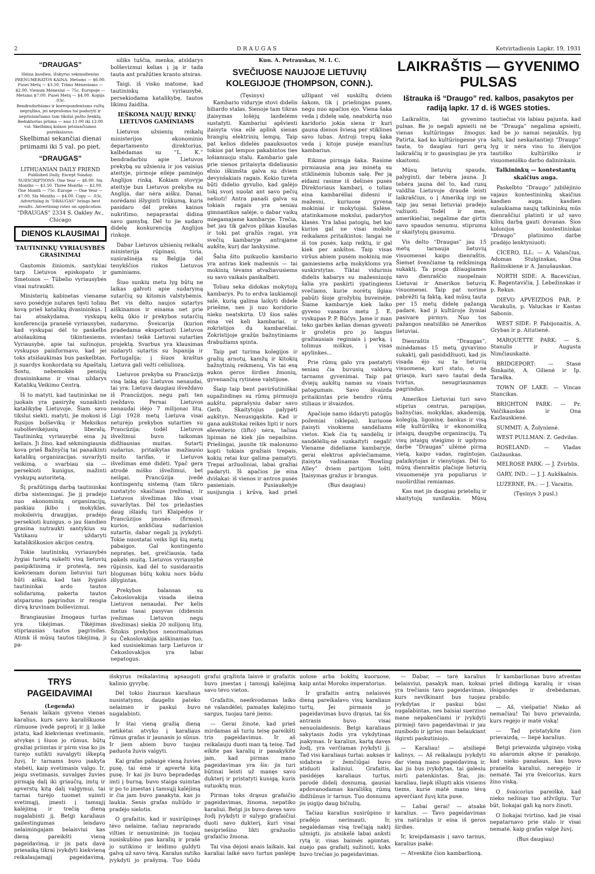2 D R A U G A S Ketvirtadienis Lapkr. 19, 1931
“DRAUGAS”
Išeina kasdien, išskyrus sekmadienius
PRENUMERATOS KAINA: Metams — $6.00. Pusei Metų — $3.50. Trims Mėnesiams — $2.00. Vienam Mėnesiui — 75c. Europoje — Metams $7.00. Pusei Metų — $4.00. Kopija .03c.
Bendradarbiams ir korespondentams raštų negrąžina, jei neprašoma tai padaryti ir neprisiunčiama tam tikslui pašto ženklų.
Redaktorius priima — nuo 11:00 iki 12:00 val. Skelbimų kainos prisiunčiamos pareikalavus.
Skelbimai sekančiai dienai priimami iki 5 val. po piet.
“DRAUGAS”
LITHUANIAN DAILY FRIEND
Published Daily, Except Sunday.
SUBSCRIPTIONS: One Year — $6.00. Six Months — $3.50. Three Months — $2.00. One Month — 75c. Europe — One Year — $7.00. Six Months — $4.00. Copy — .03c.
Advertising in “DRAUGAS” brings best results. Advertising rates on application.
“DRAUGAS” 2334 S. Oakley Av., Chicago
DIENOS KLAUSIMAI
TAUTININKŲ VYRIAUSYBĖS GRASINIMAI
Gautomis žiniomis, santykiai tarp Lietuvos episkopato ir Smetonos — Tūbelio vyriausybės visai nutraukti.
Ministerių kabinetas viename savo posėdyje nutaręs tęsti toliau kovą prieš katalikų dvasininkus. Į tai atsakydama, vyskupų konferencija pranešė vyriausybei, kad vyskupai dėl to paskelbs atsišaukimą tikintiesiems. Vyriausybė, apie tai sužinojus, vyskupus painformavo, kad jei toks atsišaukimas bus paskelbtas, ji suardys konkordatą su Apaštalų Sostu, nebemokės pensijų dvasininkams ir visai uždarys Katalikų Veikimo Centrą.
Iš to matyti, kad tautininkai ne juokais yra pasiryžę sunaikinti katalikybę Lietuvoje. Šiam savo tikslui siekti, matyti, jie mokosi iš Rusijos bolševikų ir Meksikos subolševikėjusių liberalų. Tautininkų vyriausybė eina jų keliais. Ji žino, kad sėkmingiausia kova prieš Bažnyčią tai panaikinti katalikų organizacijas, suvaržyti veikimą, o svarbiau sia — persekioti kunigus, mažinti vyskupų autoritetą.
Šį pražūtingą darbą tautininkai dirba sistemingai. Jie jį pradėjo nuo ekonominių organizacijų, paskiau įkibo į mokyklas, moksleivių draugijas, pradėjo persekioti kunigus, o jau šiandien grasina nutraukti santykius su Vatikanu ir uždaryti katalikiškosios akcijos centrą.
Tokie tautininkų vyriausybės žygiai turėtų sukelti visų lietuvių pasipiktinimą ir protestą, nes kiekvienam doram lietuviui turi būti aišku, kad tais žygiais tautininkai ardo tautos solidarumą, pakerta tautos atsparumo pagrindus ir rengia dirvą kruvinam bolševizmui.
Brangiausias žmogaus turtas yra tikėjimas. Tikėjimas stipriausias tautos pagrindas. Atimk iš mūsų tautos tikėjimą, ji pa-
siliks tuščia, menka, atsidarys bolševizmui kelias į ją ir tada tauta ant pražūties kranto atsiras.
Taigi, iš visko matome, kad tautininkų vyriausybė, persekiodama katalikybę, tautos likimu žaidžia.
IEŠKOMA NAUJŲ RINKŲ LIETUVOS GAMINIAMS
Lietuvos užsienių reikalų ministerijos ekonominio departamento direktorius, kalbėdamas su “L. K.” bendradarbiu apie Lietuvos prekybą su užsieniu ir jos vaisius ateityje, pirmoje eilėje paminėjo Anglijos rinką. Kokiam stovyje ateityje bus Lietuvos prekyba su Anglija, dar nėra aišku. Danai, norėdami išlyginti trūkumą, kuris pasidaro dėl prekės kainos nukritimo, nepaprastai didina savo gamybą. Dėl to jie sudaro didelę konkurenciją Anglijos rinkoje.
Dabar Lietuvos užsienių reikalų ministerija rūpinasi, tiria, susirašinėja su Belgija dėl tenykščios rinkos Lietuvos gaminiams.
Šiuo sunkiu metu lyg būtų ne laikas galvoti apie sudarymą sutarčių su kitomis valstybėmis. Bet vis dėlto naujos sutartys aiškinamos ir einama net prie kelių ūkio ir prekybos sutarčių sudarymo. Šveicarija (kurion pradedama eksportuoti Lietuvos sviestas) teikė Lietuvai sutarties projektą. Svarbus yra klausimas sudaryti sutartis su Ispanija ir Portugalija; į šiuos kraštus Lietuva gali vežti celiuliozą.
Lietuvos prekyba su Prancūzija visą laiką ėjo Lietuvos nenaudai, tai yra: Lietuva daugiau išveždavo iš Prancūzijos, negu pati ten įveždavo. Pernai Lietuvos nenaudai išėjo 7 milijonai litų. Ligi 1928 metų Lietuva visai neturėjo prekybos sutarties su Prancūzija; todėl Lietuvos išvežimui buvo taikomas didžiausias muitas. Sutartį sudarius, pritaikytas mažiausio muito tarifas, ir Lietuvos išvežimas ėmė didėti. Ypač gera atrodė miško išvežimui, bet neilgai. Prancūzija įvedė kontingentų sistemą (tam tikro nustatyto skaičiaus įvežimą), ir Lietuvos išvežimas liko visai suvaržytas. Dėl tos priežasties daug išlaidų turi Klaipėdos ir Prancūzijos įmonės (firmos), kurios, ankščiau sudariusios sutartis, dabar negali jų įvykdyti. Tokie nuostatai veiks ligi šių metų pabaigos. Gal kontingento nepratęs, bet, greičiausia, tada pakels muitą. Lietuvos vyriausybė rūpinsis, kad dėl to susidarantis blogumas būtų kokiu nors būdu išlygintas.
Prekybos balansas su Čekoslovakija visada išeina Lietuvos nenaudai. Per kelis metus tasai pasyvas (didesnis įvežimas Lietuvon negu išvežimas) siekia 20 milijonų litų. Šitokis prekybos nenormalumas su Čekoslovakija aiškinamas tuo, kad susisiekimas tarp Lietuvos ir Čekoslovakijos yra labai nepatogus.
Kun. A. Petrauskas, M. I. C.
SVEČIUOSE NAUJOJE LIETUVIŲ KOLEGIJOJE (THOMPSON, CONN.).
(Tęsinys)
Kambario viduryje stovi didelis biliardo stalas. Sienoje tam tikras įtaisymas lošėjų lazdelėms sustatyti. Kambariui apšviesti įtaisyta visa eilė aplink sienas brangių elektrinių lempų. Taip pat kelios didelės paauksuotos tokios pat lempos pakabintos ties lošiamuoju stalu. Kambario gale prie sienos pritaisyta dideliausio elnio iškimšta galva su dviem devynšakiais ragais. Kokio turėta būti didelio gyvulio, kad galėjo tokį svorį nuolat ant savo pečių nešioti! Antra panaši galva su tokiais ragais yra seniau gimnastikos salėje, o dabar vaikų miegamajame kambaryje. Trečia, bet jau tik galvos plikas kiaušas ir toki pat gražūs ragai, yra svečių kambaryje antrąjame aukšte, kurį dar lankysime.
Šalia šito puikuolio kambario yra antras kiek mažesnis — tai mokinių tėvams atvažiavusiems su savo vaikais pasikalbėti.
Toliau seka didokas mokytojų kambarys. Po to erdva laukiamoji salė, kurią galima laikyti didele priešme, nes ji nuo koridorio nieku neatskirta. Už šios salės eina vėl keli kambariai, ir zokristijos du kambarėliai. Zokristijoje gražūs bažnytiniams drabužiams spinta.
Taip pat turima kolegijos ir gražių arnotų, kamžų ir kitokių bažnytinių reikmenų. Vis tai esą aukos geros širdies žmonių, gyvenančių rytinėse valstijose.
Šiaip taip bent paviršutiniškai supažindinęs su rūmų pirmuoju aukštu, paprašysiu dabar savo Gerb. Skaitytojus palypėti aukštyn. Nenusigąskite. Kad ir gana aukštokai reikės lipti ir nors eleveiterio (lifto) nėra, tačiau lipimas nė kiek jūs nepailsins. Priešingai, jausite tik malonumo kopti tokiais gražiais trepais, kokių retai kur galima pamatyti. Trepai aržuoliniai, labai gražiai padaryti. Iš apačios jie eina dvišakai: iš vienos ir antros pusės pasieniais. Pusiaukelyje susijungia į krūvą, kad prieš užlipant vėl suskiltų dviem šakom, tik į priešingas puses, negu nuo apačios ėjo. Viena šaka veda į didelę salę, neatskirtą nuo karidorio jokia siena ir kuri gauna dienos šviesą per stiklines savo lubas. Antroji trepų šaka veda į kitoje pusėje esančius kambarius.
Eikime pirmąja šaka. Rasime pirmiausia aną jau minėtą su stiklinėmis lubomis salę. Per ją eidami rasime iš dešinės pusės Direktoriaus kambarį, o toliau eina kambarėliai didesni ir mažesni, kuriuose gyvena mokiniai ir mokytojai. Salėse, atatinkamose mokslui, padarytos klasės. Yra labai patogių, bet kai kurios gal ne visai mokslo reikalams pritaikintos: langai ne iš tos pusės, kaip reiktų, ir gal kiek per ankštos. Taip visas viršus abiem pusėm mokinių mie gamiesiems arba mokykloms yra suskirstytas. Tiktai vidurinis didelis kabarys su mažesniuoju šalia yra paskirti ypatingiems svečiams, kurie norėtų ilgiau pabūti šioje grožybių buveinėje. Šiame kambaryje kiek laiko gyveno vasaros metu J. E. vyskupas P. P. Būčys. Jame ir man teko garbės kelias dienas gyventi ir grožėtis pro jo langus gražiausiais reginiais į parką, į tolimus miškus, į visas apylinkes...
Prie rūmų galo yra pastatyti seniau čia buvusių valdovų tarnams gyvenimai. Taip pat dviejų aukštų namas su visais patogumais. Savo išvaizda pritaikintas prie bendro rūmų stiliaus ir išvaizdos.
Apačioje namo išdaryti patogūs požemiai (sklepai), kuriuose įtaisyti visokiems sandėliams vietos. Kiek čia tų sandėlių ir sandėlėlių-nė suskaityti negali! Viename dideliame kambaryje, gerai elektros apšviečiamame, įtaisyta vadinamas “Bowling Alley” dviem partijom lošti. Įtaisymas gražus ir brangus.
(Bus daugiau)
LAIKRAŠTIS — GYVENIMO PULSAS
Ištrauka iš “Draugo” red. kalbos, pasakytos per radiją lapkr. 17 d. iš WGES stoties.
Laikraštis, tai gyvenimo pulsas. Be jo negali apsieiti nė vienas kultūringas žmogus. Patirta, kad ko kultūringesnė yra tauta, to daugiau turi gerų laikraščių ir to gausingiau jie yra skaitomi.
Mūsų lietuvių spauda, palyginti, dar tebėra jauna. Ji tebėra jauna dėl to, kad rusų valdžia Lietuvoje draudė leisti laikraščius, o į Ameriką irgi ne taip jau senai lietuviai pradėjo važiuoti. Todėl ir mes, amerikiečiai, negalime dar girtis savo spaudos senumu, stiprumu ir skaitytojų gausumu.
Vis dėlto “Draugas” jau 15 metų tarnauja lietuvių visuomenei kaipo dienraštis. Šiemet švenčiame tą reikšmingą sukaktį. Ta proga džiaugiamės savo dienraščio nuopelnais Lietuvai ir Amerikos lietuvių visuomenei. Taip pat norime pabrėžti tą faktą, kad mūsų tauta per 15 metų didelę pažangą padarė, kad ji kultūroje žymiai pasivarė pirmyn. Nuo tos pažangos neatsiliko nė Amerikos lietuviai.
Dienraštis “Draugas”, minėdamas 15 metų gyvavimo sukaktį, gali pasididžiuoti, kad jis visada ėjo su ta lietuvių visuomene, kuri stato, o ne griauja, kuri savo tautai deda tvirtus, nesugriaunamus pagrindus.
Amerikos Lietuviai turi savo stiprius centrus, parapijas, bažnyčias, mokyklas, akademiją, kolegiją, ligoninę, bankus ir visą eilę kultūriškų ir ekonomiškų įstaigų, daugybę organizacijų. Tų visų įstaigų steigimo ir ugdymo darbe “Draugas” užėmė pirmą vietą, kaipo vadas, ragintojas, palaikytojas ir vienytojas. Dėl to mūsų dienraštis plačioje lietuvių visuomenėje yra populiarus ir nuoširdžiai remiamas.
Kas met jis daugiau prietelių ir skaitytojų susilaukia. Mūsų tautiečiai vis labiau pajunta, kad be “Drauga” negalima apsieiti, kad be jo namai nejaukūs, lyg šalti, kad neskaitantieji “Draugo” lyg ir nėra viso to išeivijos tautiško kultūriško ir visuomeniško darbo dalininkais.
Talkininkų — kontestantų skaičius auga.
Paskelbto “Draugo” jubilėjinio vajaus kontestininkų skaičius kasdien auga; kasdien sulaukiama naujų talkininkų mūs dienraščiui platinti ir už savo kilnų darbą gauti dovanas. Šios kolonijos kontestininkai “Draugo” platinimo darbe pradėjo lenktyniuoti:
CICERO, ILL: — A. Valančius, Adomas Stulginskas, Ona Rašinskienė ir A. Janušauskas.
NORTH SIDE: A. Bacevičius, K. Bagentavičia, J. Lebežinskas ir p. Rekus.
DIEVO APVEIZDOS PAR. P. Varakulis, p. Valuckas ir Kastas Sabonis.
WEST SIDE: P. Fabijonaitis, A. Grybas ir p. Aitutienė.
MARQUETTE PARK: — S. Stanulis ir Augusta Nimčiauskaitė.
BRIDGEPORT: — Stasė Šimkaitė, A. Gilienė ir Ip. Taraška.
TOWN OF LAKE: — Vincas Stancikas.
BRIGHTON PARK: — Pr. Vaičikauskas ir Ona Kazlauskienė.
SUMMIT: A. Žolynienė.
WEST PULLMAN: Z. Gedvilas.
ROSELAND: — Vladas Gaižauskas.
MELROSE PARK: — J. Zvirblis.
GARY, IND.: — J. J. Aukškalnis.
LUZERNE, PA.: — J. Varaitis.
(Tęsinys 3 pusl.)
TRYS PAGEIDAVIMAI
(Legenda)
Senais laikais gyveno vienas karalius, kurs savo karališkuose rūmuose įvedė paprotį ir jį laikė įstatu, kad kiekvienas svetimasis, atvykęs į šiuos jo rūmus, būtų gražiai priimtas ir pirm visa ko jis turėjo sutikti suvalgyti iškeptą žuvį. Ir tarnams buvo įsakyta stebėti, kaip svetimasis valgo. Ir, jeigu svetimasis, suvalgęs žuvies pirmąją dalį iki griaučių, imtų ir apverstų kitą dalį valgymui, tai tarnai turėjo tuomet suimti svetimąjį, įmesti į tamsųjį kalėjimą ir trečią dieną nugalabinti jį. Betgi karaliaus gailestingumas leisdavo nelaimingajam belaisviui kas dieną pareikšti vieną pageidavimą, ir jis pats davė priesaiką tikrai įvykdyti kiekvieną reikalaujamąjį pageidavimą, išskyrus reikalavimą apsaugoti kalinio gyvybę.
Dėl tokio žiauraus karaliaus nusistatymo, daugelis pateko nelaimėn ir paskui buvo nugalabinti.
Ir štai vieną gražią dieną netikėtai atvyko į karaliaus rūmus grafas ir jaunasis jo sūnus. Ir jiem abiem buvo tuojau paduota žuvis valgyti.
Kai grafas pabaigė vieną žuvies pusę, tai ėmė ir apvertė kitą pusę. Ir kai jis buvo bepradedąs imti į burną, buvo staiga suimtas ir po to įmestas į tamsųjį kalėjimą ir čia jam buvo pasakyta, kas jo laukia. Senis grafas nuliūdo ir pradėjo sielotis.
O grafaitis, kad ir susirūpinęs tėvo nelaime, tačiau neprarado vilties ir nenusiminė; jis tuojau nusiskubino pas karalių ir prašė jo sutikimo ir leidimo guldyti galvą už savo tėvą. Karalus sutiko įvykdyti jo prašymą. Tuo būdu grafui grąžinta laisvė ir grafaitis buvo įmestas į tamsųjį kalėjimą savo tėvo vieton.
Grafaitis, neeikvodamas laiko nė valandėlei, pamatęs kalėjimo sargus, tuojau tarė jiems:
— Gerai žinote, kad prieš mirdamas aš turiu teisę pareikšti tris pageidavimus. Ir aš reikalauju duoti man tą teisę. Tad eikite pas karalių ir pasakykite jam, kad pirmas mano pageidavimas yra šis: jis turi būtinai leisti už manęs savo dukterį ir pristatyti kunigą, kuris sutuoktų mus.
Pirmas toks drąsus grafaičio pageidavimas, žinoma, nepatiko karaliui. Betgi jis buvo davęs savo žodį įvykdyti ir sulygo grafaičiui duoti savo dukterį, kuri visai nesipriešino likti gražuolio grafaičio žmona.
Tai visa dėjosi anais laikais, kai karaliai laikė savo turtus paslėpę uolose arba bokštų kuoruose, kaip antai Moroko imperatorius.
Ir grafaitis antrą nelaisvės dieną pareikalavo visų karaliaus turtų. Jei pirmasis jo pageidavimas buvo drąsus, tai šis antrasis buvo visai nenuolaidesnis. Betgi karaliaus sakytasis žodis yra vykdytinas įsakymas. Ir karalius, kartą davęs žodį, yra verčiamas įvykdyti jį. Tad visi karaliaus turtai: auksas ir sidabras ir žemčiūgai buvo atiduoti kaliniui. Grafaitis, pasidėjęs karaliaus turtus, parodė didelį dosnumą, gausiai apdovanodamas karališkų rūmų didžiūnus ir tarnus. Tuo dosnumu jis įsigijo daug bičiulių.
Tačiau karalius susirūpino ir pradėjo nerimauti. Ir, negalėdamas visą trečiąją naktį užmigti, jis atsikėlė labai anksti rytą ir, visas baimės apimtas, nuėjo pas grafaitį sužinoti, koks buvo trečias jo pageidavimas.
— Dabar, — tarė karalius belaisviui, pasakyk man, koksai yra trečiasis tavo pageidavimas, kurs nevilkinant bus tuojau įvykdytas ir paskui būsi nugalabintas, nes baisiai suerzino mane nepakenčiami ir įvykdyti pirmieji tavo pageidavimai ir jau nusibodo ir įgriso man belaukiant išgirsti paskutiniojo.
— Karaliau! — atsiliepė kalinys. — Aš reikalauju įvykdyti dar vieną mano pageidavimą ir, kai jis bus įvykdytas, tai galėsiu mirti patenkintas. Štai, jis: karaliau, liepk išlupti akis visiems tiems, kurie matė mano tėvą apverčiant žuvį kita puse.
— Labai gerai! — atsakė karalius. — Tavo pageidavimas yra natūralus ir eina iš geros širdies.
Ir, kreipdamasis į savo tarnus, karalius įsakė:
— Atveskite čion kambarlioną.
Ir kambarlionas buvo atvestas prieš didingą karalių ir visas išsigandęs ir drebėdamas, prabilo:
— Aš, viešpatie! Nieko aš nemačiau! Tai buvo prievaizda, kurs regėjo ir matė viską!
— Tad pristatykite čion prievaizdą, — liepė karalius.
Betgi prievaizda užginėjo viską su ašaromis akyse ir pasakojo, kad nieko panašaus, kas buvo pranešta karaliui, neregėjo ir nematė. Tai yra šveicorius, kurs žino viską.
O švaicorius pareiškė, kad nieko nežinąs tuo atžvilgiu. Tur būt, liokajai gali ką nors žinoti.
O liokajai tvirtino, kad jie visai nepatarnavo prie stalo ir visai nematė, kaip grafas valgė žuvį.
(Bus daugiau)